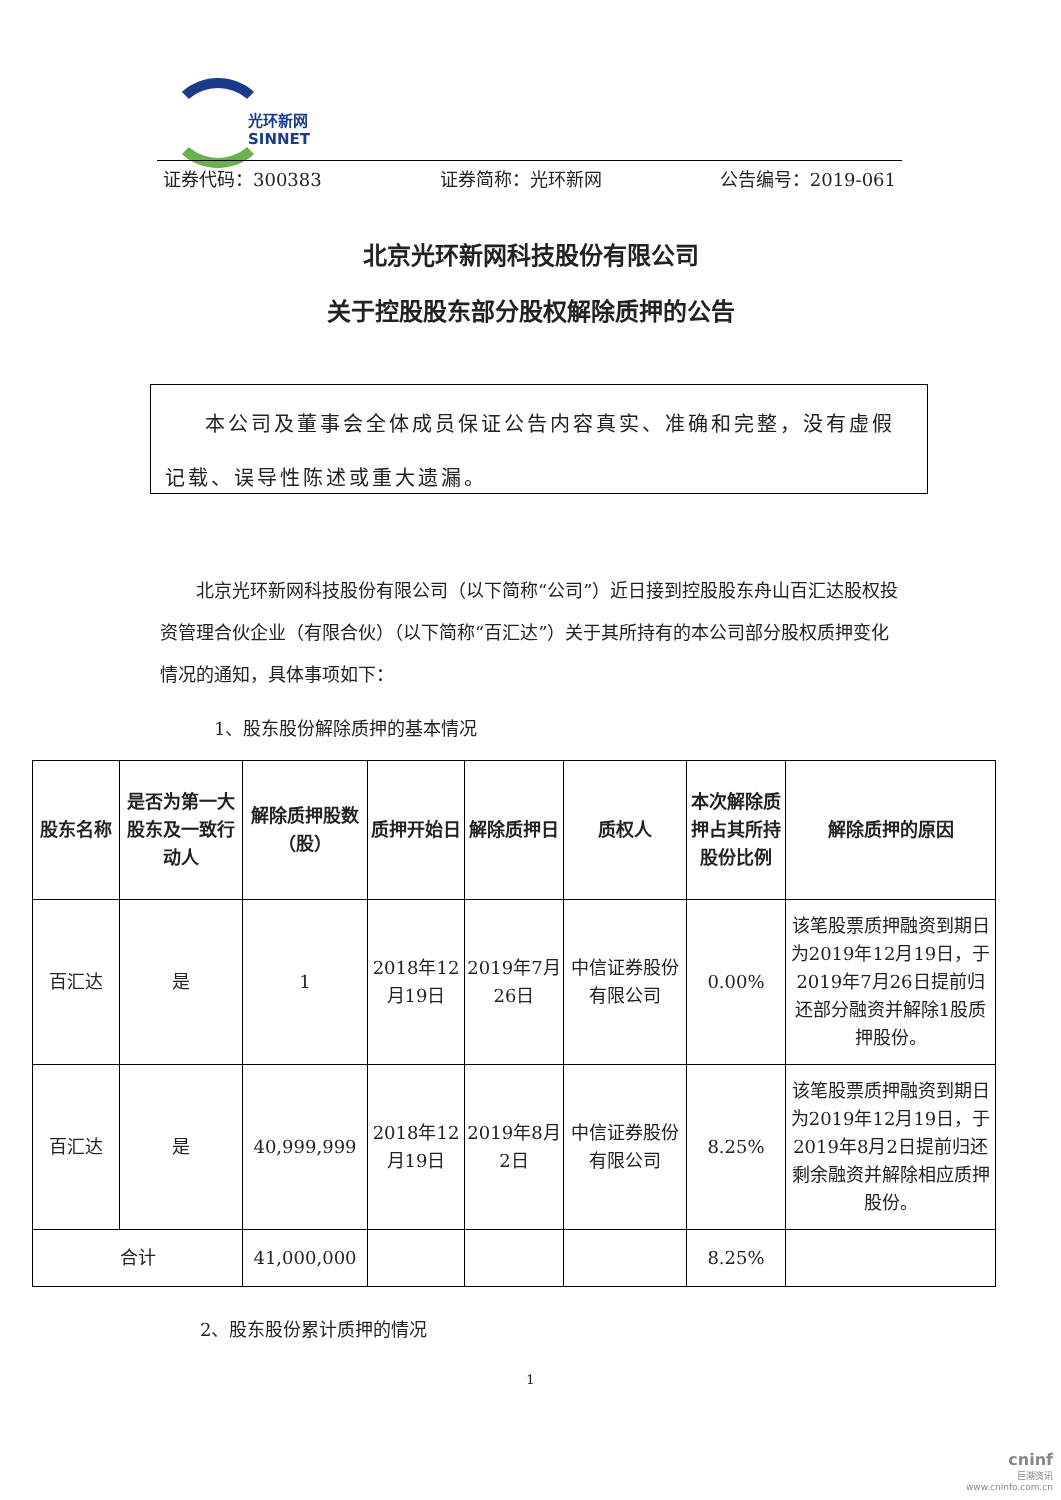光环新网
SINNET
证券代码：300383 证券简称：光环新网 公告编号：2019-061
北京光环新网科技股份有限公司
关于控股股东部分股权解除质押的公告
本公司及董事会全体成员保证公告内容真实、准确和完整，没有虚假记载、误导性陈述或重大遗漏。
北京光环新网科技股份有限公司（以下简称“公司”）近日接到控股股东舟山百汇达股权投资管理合伙企业（有限合伙）（以下简称“百汇达”）关于其所持有的本公司部分股权质押变化情况的通知，具体事项如下：
1、股东股份解除质押的基本情况
| 股东名称 | 是否为第一大股东及一致行动人 | 解除质押股数（股） | 质押开始日 | 解除质押日 | 质权人 | 本次解除质押占其所持股份比例 | 解除质押的原因 |
| --- | --- | --- | --- | --- | --- | --- | --- |
| 百汇达 | 是 | 1 | 2018年12月19日 | 2019年7月26日 | 中信证券股份有限公司 | 0.00% | 该笔股票质押融资到期日为2019年12月19日，于2019年7月26日提前归还部分融资并解除1股质押股份。 |
| 百汇达 | 是 | 40,999,999 | 2018年12月19日 | 2019年8月2日 | 中信证券股份有限公司 | 8.25% | 该笔股票质押融资到期日为2019年12月19日，于2019年8月2日提前归还剩余融资并解除相应质押股份。 |
| 合计 | | 41,000,000 | | | | 8.25% | |
2、股东股份累计质押的情况
1
cninf
巨潮资讯
www.cninfo.com.cn